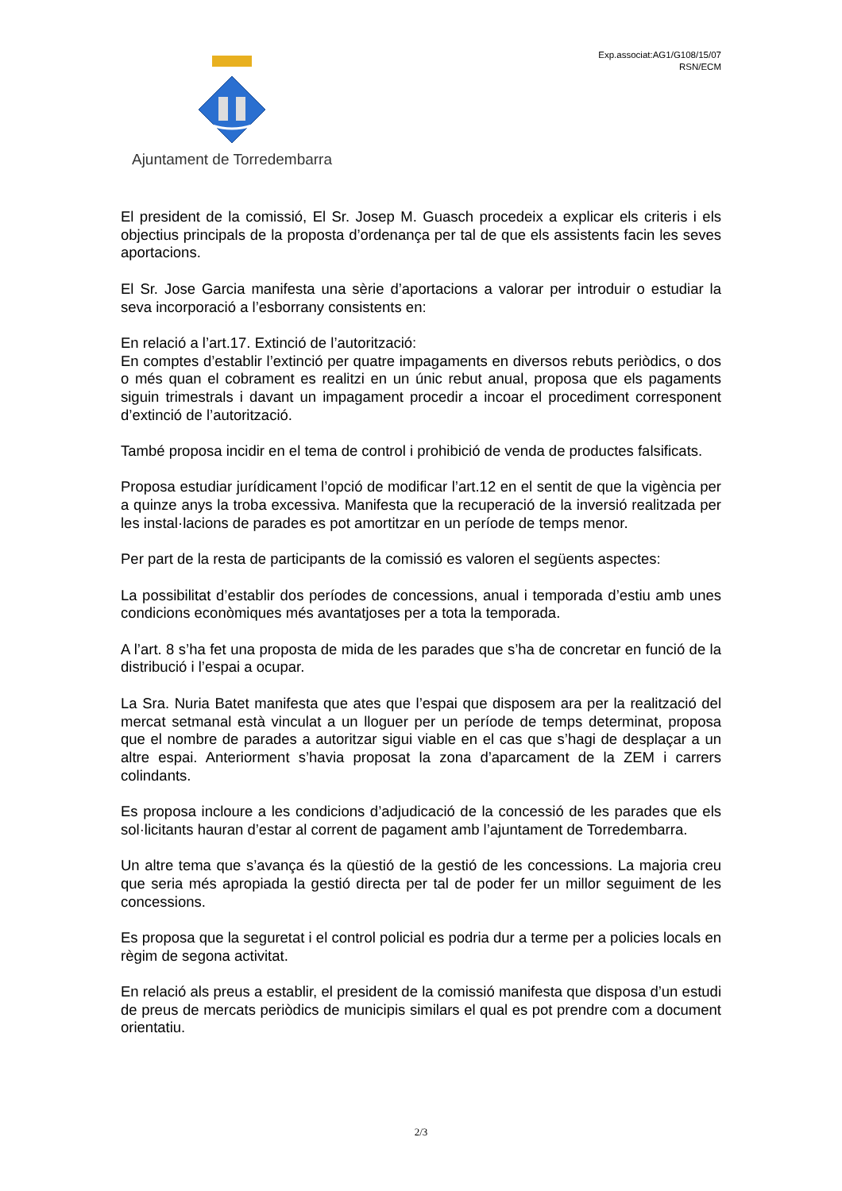Ajuntament de Torredembarra
Exp.associat:AG1/G108/15/07
RSN/ECM
El president de la comissió, El Sr. Josep M. Guasch procedeix a explicar els criteris i els objectius principals de la proposta d’ordenança per tal de que els assistents facin les seves aportacions.
El Sr. Jose Garcia manifesta una sèrie d’aportacions a valorar per introduir o estudiar la seva incorporació a l’esborrany consistents en:
En relació a l’art.17. Extinció de l’autorització:
En comptes d’establir l’extinció per quatre impagaments en diversos rebuts periòdics, o dos o més quan el cobrament es realitzi en un únic rebut anual, proposa que els pagaments siguin trimestrals i davant un impagament procedir a incoar el procediment corresponent d’extinció de l’autorització.
També proposa incidir en el tema de control i prohibició de venda de productes falsificats.
Proposa estudiar jurídicament l’opció de modificar l’art.12 en el sentit de que la vigència per a quinze anys la troba excessiva. Manifesta que la recuperació de la inversió realitzada per les instal·lacions de parades es pot amortitzar en un període de temps menor.
Per part de la resta de participants de la comissió es valoren el següents aspectes:
La possibilitat d’establir dos períodes de concessions, anual i temporada d’estiu amb unes condicions econòmiques més avantatjoses per a tota la temporada.
A l’art. 8 s’ha fet una proposta de mida de les parades que s’ha de concretar en funció de la distribució i l’espai a ocupar.
La Sra. Nuria Batet manifesta que ates que l’espai que disposem ara per la realització del mercat setmanal està vinculat a un lloguer per un període de temps determinat, proposa que el nombre de parades a autoritzar sigui viable en el cas que s’hagi de desplaçar a un altre espai. Anteriorment s’havia proposat la zona d’aparcament de la ZEM i carrers colindants.
Es proposa incloure a les condicions d’adjudicació de la concessió de les parades que els sol·licitants hauran d’estar al corrent de pagament amb l’ajuntament de Torredembarra.
Un altre tema que s’avança és la qüestió de la gestió de les concessions. La majoria creu que seria més apropiada la gestió directa per tal de poder fer un millor seguiment de les concessions.
Es proposa que la seguretat i el control policial es podria dur a terme per a policies locals en règim de segona activitat.
En relació als preus a establir, el president de la comissió manifesta que disposa d’un estudi de preus de mercats periòdics de municipis similars el qual es pot prendre com a document orientatiu.
2/3